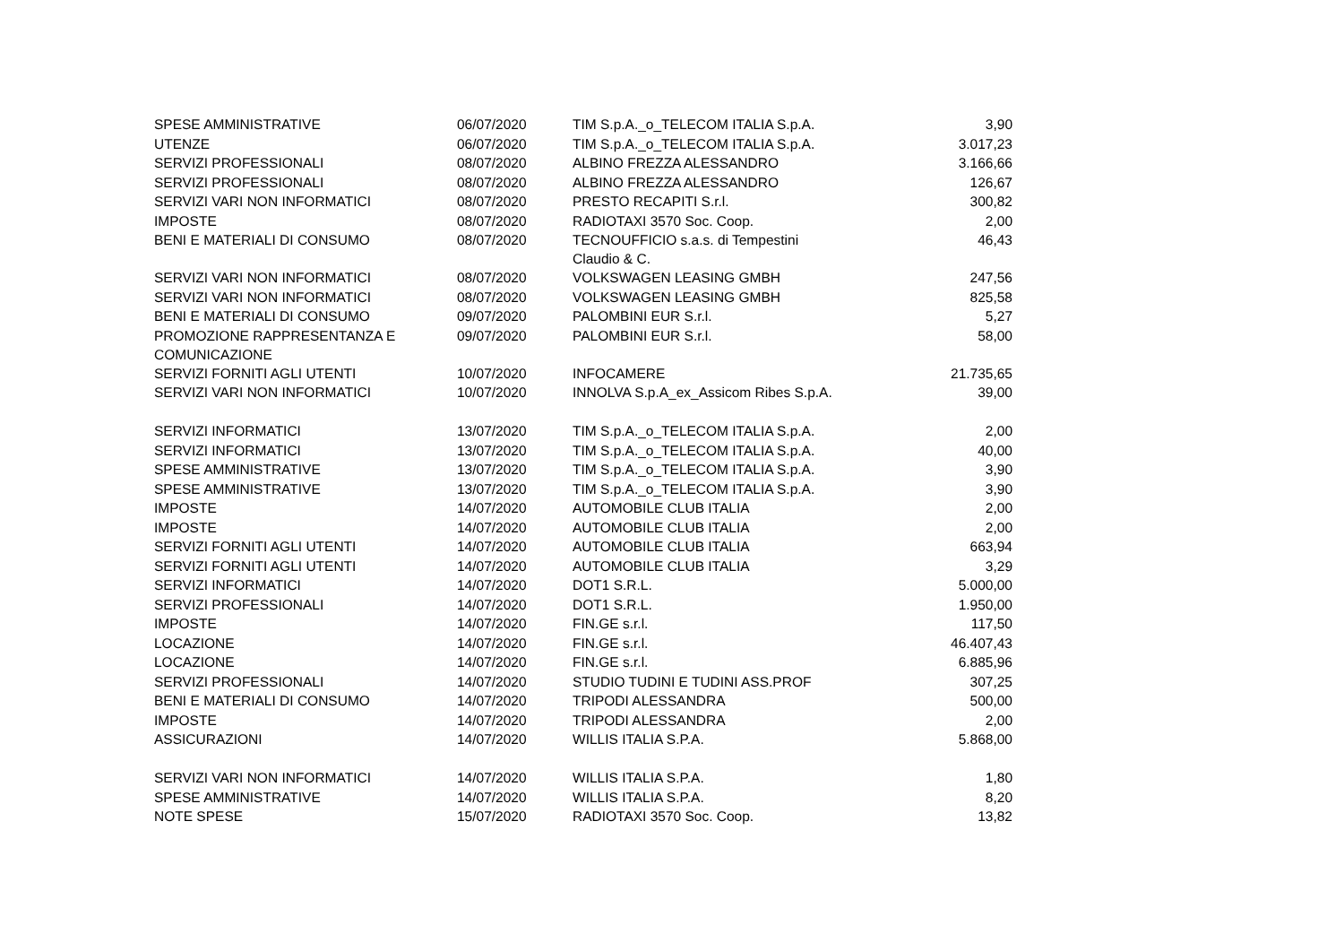| SPESE AMMINISTRATIVE | 06/07/2020 | TIM S.p.A._o_TELECOM ITALIA S.p.A. | 3,90 |
| UTENZE | 06/07/2020 | TIM S.p.A._o_TELECOM ITALIA S.p.A. | 3.017,23 |
| SERVIZI PROFESSIONALI | 08/07/2020 | ALBINO FREZZA ALESSANDRO | 3.166,66 |
| SERVIZI PROFESSIONALI | 08/07/2020 | ALBINO FREZZA ALESSANDRO | 126,67 |
| SERVIZI VARI NON INFORMATICI | 08/07/2020 | PRESTO RECAPITI S.r.l. | 300,82 |
| IMPOSTE | 08/07/2020 | RADIOTAXI 3570 Soc. Coop. | 2,00 |
| BENI E MATERIALI DI CONSUMO | 08/07/2020 | TECNOUFFICIO s.a.s. di Tempestini Claudio & C. | 46,43 |
| SERVIZI VARI NON INFORMATICI | 08/07/2020 | VOLKSWAGEN LEASING GMBH | 247,56 |
| SERVIZI VARI NON INFORMATICI | 08/07/2020 | VOLKSWAGEN LEASING GMBH | 825,58 |
| BENI E MATERIALI DI CONSUMO | 09/07/2020 | PALOMBINI EUR S.r.l. | 5,27 |
| PROMOZIONE RAPPRESENTANZA E COMUNICAZIONE | 09/07/2020 | PALOMBINI EUR S.r.l. | 58,00 |
| SERVIZI FORNITI AGLI UTENTI | 10/07/2020 | INFOCAMERE | 21.735,65 |
| SERVIZI VARI NON INFORMATICI | 10/07/2020 | INNOLVA S.p.A_ex_Assicom Ribes S.p.A. | 39,00 |
| SERVIZI INFORMATICI | 13/07/2020 | TIM S.p.A._o_TELECOM ITALIA S.p.A. | 2,00 |
| SERVIZI INFORMATICI | 13/07/2020 | TIM S.p.A._o_TELECOM ITALIA S.p.A. | 40,00 |
| SPESE AMMINISTRATIVE | 13/07/2020 | TIM S.p.A._o_TELECOM ITALIA S.p.A. | 3,90 |
| SPESE AMMINISTRATIVE | 13/07/2020 | TIM S.p.A._o_TELECOM ITALIA S.p.A. | 3,90 |
| IMPOSTE | 14/07/2020 | AUTOMOBILE CLUB ITALIA | 2,00 |
| IMPOSTE | 14/07/2020 | AUTOMOBILE CLUB ITALIA | 2,00 |
| SERVIZI FORNITI AGLI UTENTI | 14/07/2020 | AUTOMOBILE CLUB ITALIA | 663,94 |
| SERVIZI FORNITI AGLI UTENTI | 14/07/2020 | AUTOMOBILE CLUB ITALIA | 3,29 |
| SERVIZI INFORMATICI | 14/07/2020 | DOT1 S.R.L. | 5.000,00 |
| SERVIZI PROFESSIONALI | 14/07/2020 | DOT1 S.R.L. | 1.950,00 |
| IMPOSTE | 14/07/2020 | FIN.GE s.r.l. | 117,50 |
| LOCAZIONE | 14/07/2020 | FIN.GE s.r.l. | 46.407,43 |
| LOCAZIONE | 14/07/2020 | FIN.GE s.r.l. | 6.885,96 |
| SERVIZI PROFESSIONALI | 14/07/2020 | STUDIO TUDINI E TUDINI ASS.PROF | 307,25 |
| BENI E MATERIALI DI CONSUMO | 14/07/2020 | TRIPODI ALESSANDRA | 500,00 |
| IMPOSTE | 14/07/2020 | TRIPODI ALESSANDRA | 2,00 |
| ASSICURAZIONI | 14/07/2020 | WILLIS ITALIA S.P.A. | 5.868,00 |
| SERVIZI VARI NON INFORMATICI | 14/07/2020 | WILLIS ITALIA S.P.A. | 1,80 |
| SPESE AMMINISTRATIVE | 14/07/2020 | WILLIS ITALIA S.P.A. | 8,20 |
| NOTE SPESE | 15/07/2020 | RADIOTAXI 3570 Soc. Coop. | 13,82 |